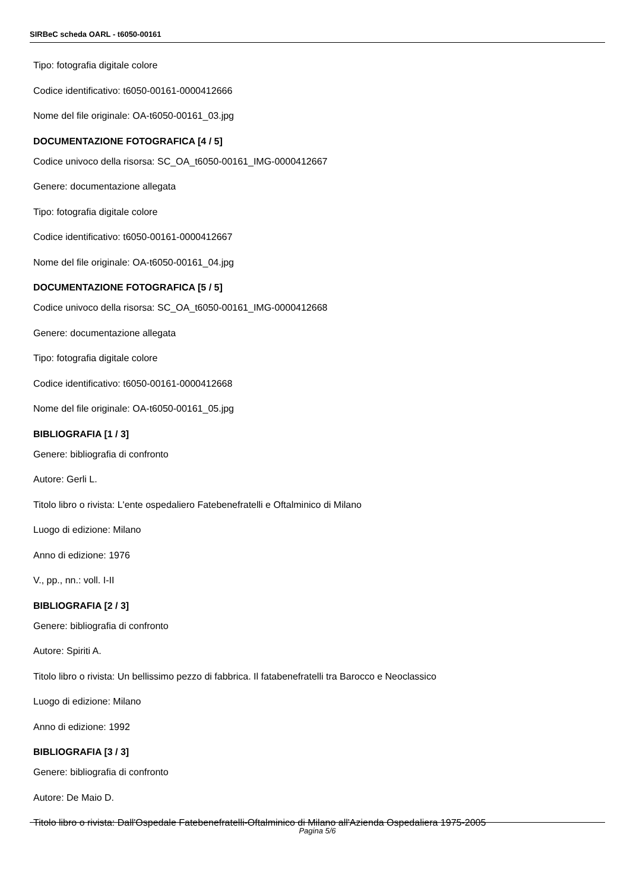SIRBeC scheda OARL - t6050-00161
Tipo: fotografia digitale colore
Codice identificativo: t6050-00161-0000412666
Nome del file originale: OA-t6050-00161_03.jpg
DOCUMENTAZIONE FOTOGRAFICA [4 / 5]
Codice univoco della risorsa: SC_OA_t6050-00161_IMG-0000412667
Genere: documentazione allegata
Tipo: fotografia digitale colore
Codice identificativo: t6050-00161-0000412667
Nome del file originale: OA-t6050-00161_04.jpg
DOCUMENTAZIONE FOTOGRAFICA [5 / 5]
Codice univoco della risorsa: SC_OA_t6050-00161_IMG-0000412668
Genere: documentazione allegata
Tipo: fotografia digitale colore
Codice identificativo: t6050-00161-0000412668
Nome del file originale: OA-t6050-00161_05.jpg
BIBLIOGRAFIA [1 / 3]
Genere: bibliografia di confronto
Autore: Gerli L.
Titolo libro o rivista: L'ente ospedaliero Fatebenefratelli e Oftalminico di Milano
Luogo di edizione: Milano
Anno di edizione: 1976
V., pp., nn.: voll. I-II
BIBLIOGRAFIA [2 / 3]
Genere: bibliografia di confronto
Autore: Spiriti A.
Titolo libro o rivista: Un bellissimo pezzo di fabbrica. Il fatabenefratelli tra Barocco e Neoclassico
Luogo di edizione: Milano
Anno di edizione: 1992
BIBLIOGRAFIA [3 / 3]
Genere: bibliografia di confronto
Autore: De Maio D.
Titolo libro o rivista: Dall'Ospedale Fatebenefratelli-Oftalminico di Milano all'Azienda Ospedaliera 1975-2005
Pagina 5/6